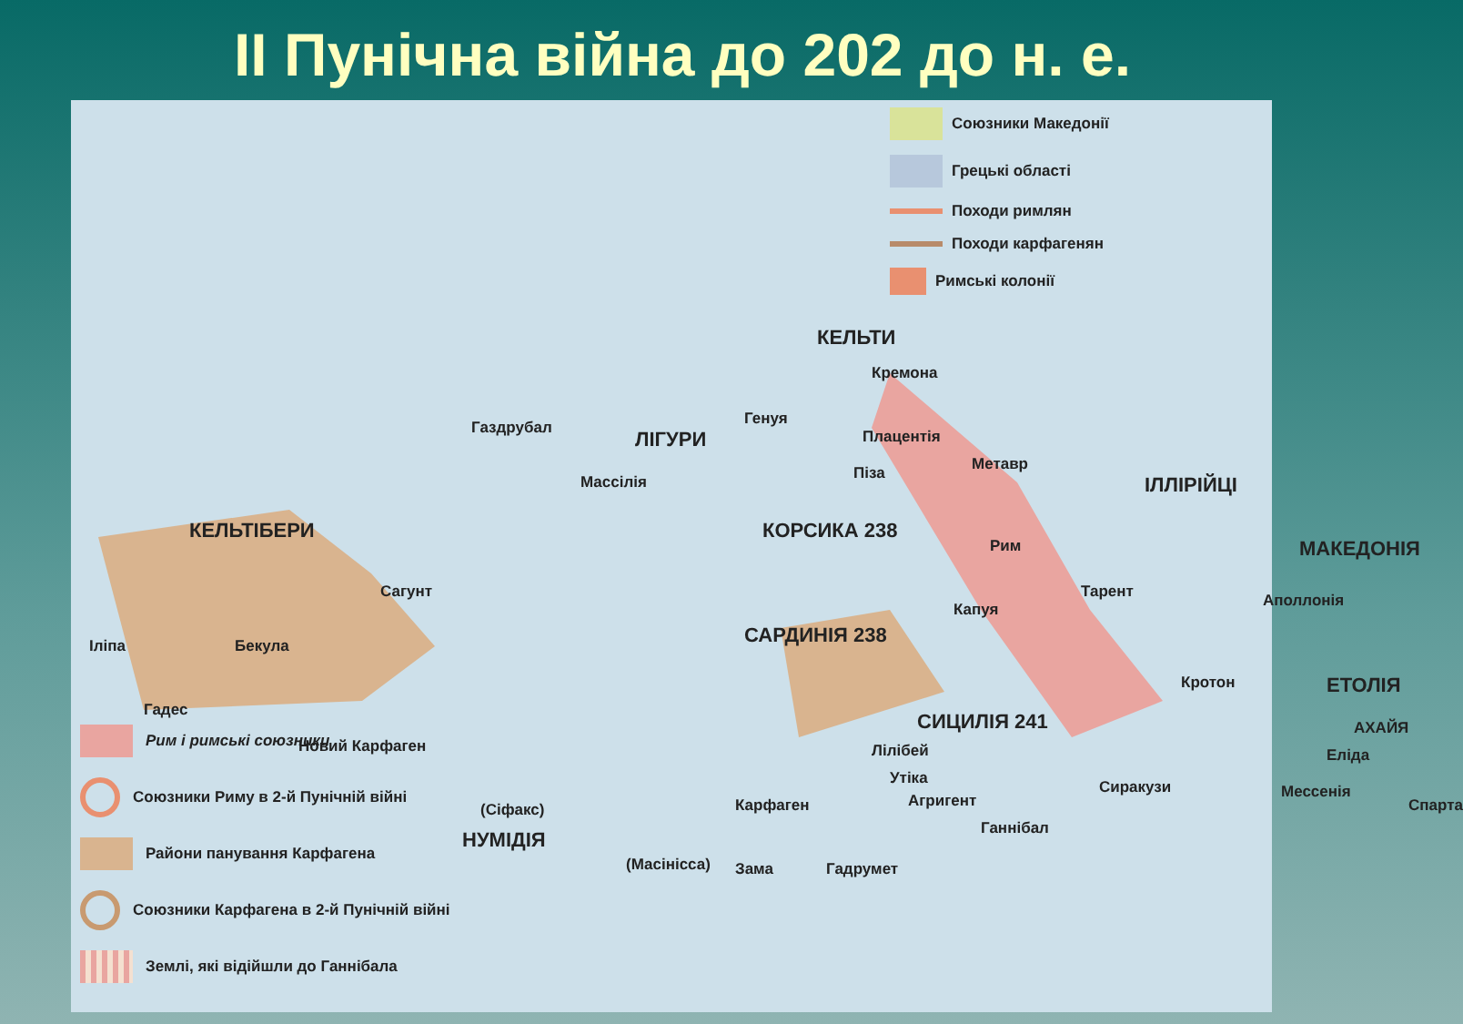ІІ Пунічна війна до 202 до н. е.
КЕЛЬТІБЕРИ
Газдрубал ЛІГУРИ
КЕЛЬТИ
Кремона
Генуя
Плацентія
Метавр
Піза ІЛЛІРІЙЦІ
Массілія
КОРСИКА 238
Рим МАКЕДОНІЯ
Сагунт Тарент
Капуя Аполлонія
САРДИНІЯ 238
Іліпа Бекула
Кротон ЕТОЛІЯ
Гадес
Новий Карфаген
СИЦИЛІЯ 241 АХАЙЯ
Лілібей Еліда
Утіка Сиракузи
Агригент Мессенія
Спарта
Карфаген
(Сіфакс)
Ганнібал
НУМІДІЯ
(Масінісса) Зама Гадрумет
Союзники Македонії
Грецькі області
Походи римлян
Походи карфагенян
Римські колонії
Рим і римські союзники
Союзники Риму в 2-й Пунічній війні
Райони панування Карфагена
Союзники Карфагена в 2-й Пунічній війні
Землі, які відійшли до Ганнібала